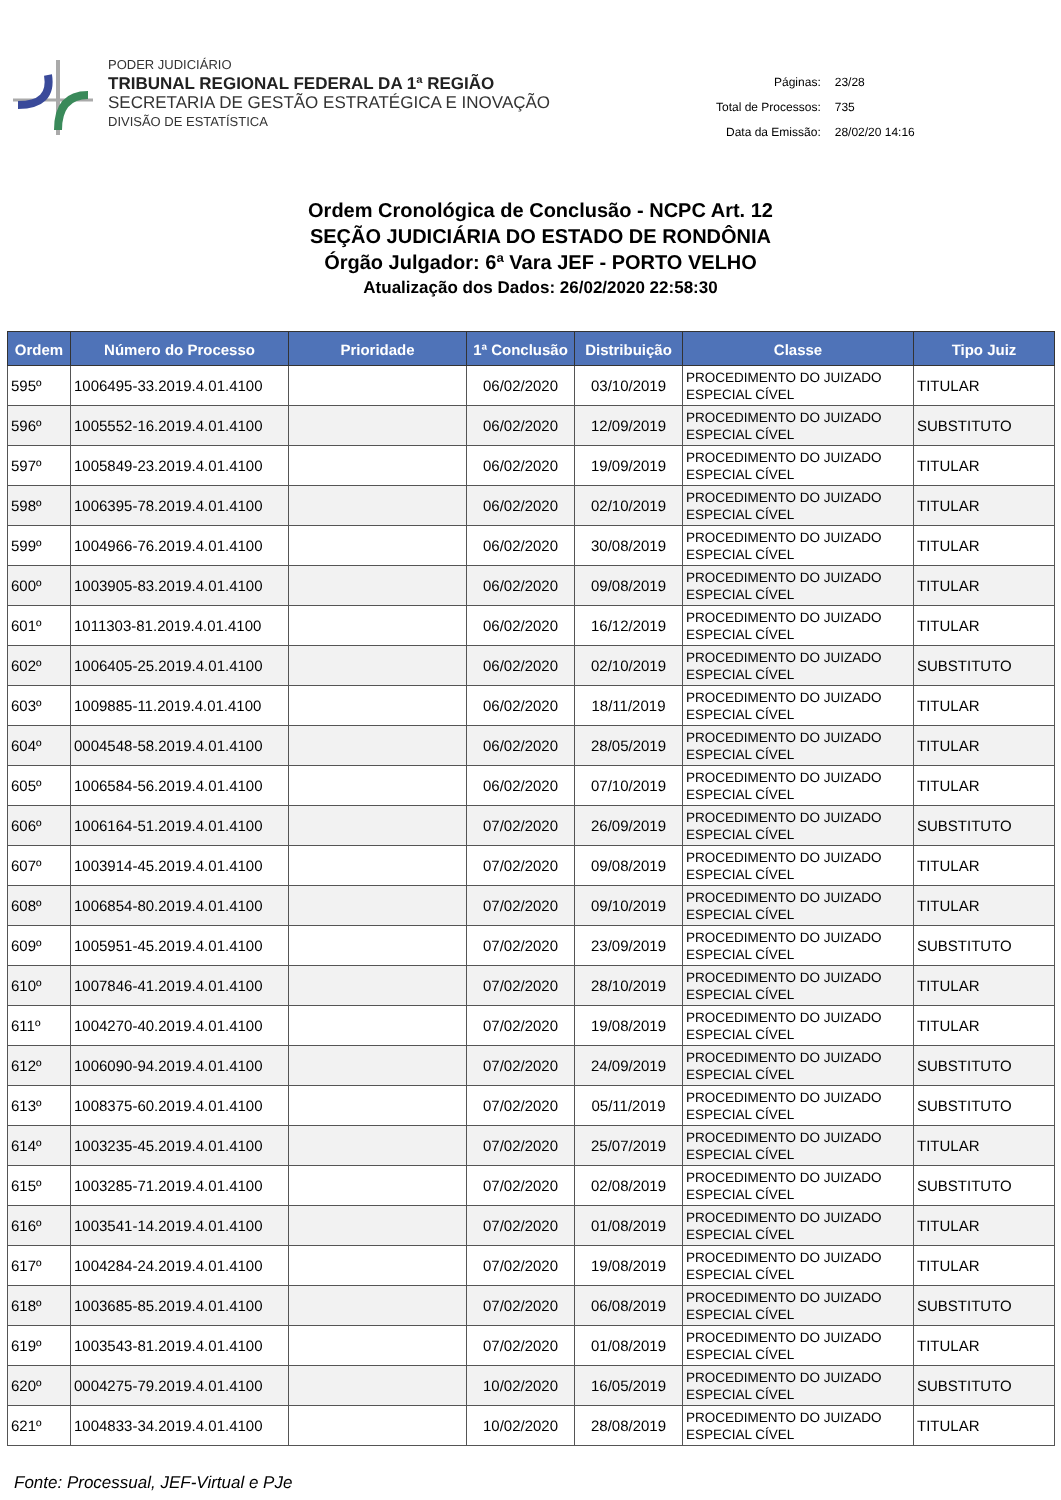PODER JUDICIÁRIO
TRIBUNAL REGIONAL FEDERAL DA 1ª REGIÃO
SECRETARIA DE GESTÃO ESTRATÉGICA E INOVAÇÃO
DIVISÃO DE ESTATÍSTICA
| Páginas: | 23/28 |
| Total de Processos: | 735 |
| Data da Emissão: | 28/02/20 14:16 |
Ordem Cronológica de Conclusão - NCPC Art. 12
SEÇÃO JUDICIÁRIA DO ESTADO DE RONDÔNIA
Órgão Julgador: 6ª Vara JEF - PORTO VELHO
Atualização dos Dados: 26/02/2020 22:58:30
| Ordem | Número do Processo | Prioridade | 1ª Conclusão | Distribuição | Classe | Tipo Juiz |
| --- | --- | --- | --- | --- | --- | --- |
| 595º | 1006495-33.2019.4.01.4100 | | 06/02/2020 | 03/10/2019 | PROCEDIMENTO DO JUIZADO ESPECIAL CÍVEL | TITULAR |
| 596º | 1005552-16.2019.4.01.4100 | | 06/02/2020 | 12/09/2019 | PROCEDIMENTO DO JUIZADO ESPECIAL CÍVEL | SUBSTITUTO |
| 597º | 1005849-23.2019.4.01.4100 | | 06/02/2020 | 19/09/2019 | PROCEDIMENTO DO JUIZADO ESPECIAL CÍVEL | TITULAR |
| 598º | 1006395-78.2019.4.01.4100 | | 06/02/2020 | 02/10/2019 | PROCEDIMENTO DO JUIZADO ESPECIAL CÍVEL | TITULAR |
| 599º | 1004966-76.2019.4.01.4100 | | 06/02/2020 | 30/08/2019 | PROCEDIMENTO DO JUIZADO ESPECIAL CÍVEL | TITULAR |
| 600º | 1003905-83.2019.4.01.4100 | | 06/02/2020 | 09/08/2019 | PROCEDIMENTO DO JUIZADO ESPECIAL CÍVEL | TITULAR |
| 601º | 1011303-81.2019.4.01.4100 | | 06/02/2020 | 16/12/2019 | PROCEDIMENTO DO JUIZADO ESPECIAL CÍVEL | TITULAR |
| 602º | 1006405-25.2019.4.01.4100 | | 06/02/2020 | 02/10/2019 | PROCEDIMENTO DO JUIZADO ESPECIAL CÍVEL | SUBSTITUTO |
| 603º | 1009885-11.2019.4.01.4100 | | 06/02/2020 | 18/11/2019 | PROCEDIMENTO DO JUIZADO ESPECIAL CÍVEL | TITULAR |
| 604º | 0004548-58.2019.4.01.4100 | | 06/02/2020 | 28/05/2019 | PROCEDIMENTO DO JUIZADO ESPECIAL CÍVEL | TITULAR |
| 605º | 1006584-56.2019.4.01.4100 | | 06/02/2020 | 07/10/2019 | PROCEDIMENTO DO JUIZADO ESPECIAL CÍVEL | TITULAR |
| 606º | 1006164-51.2019.4.01.4100 | | 07/02/2020 | 26/09/2019 | PROCEDIMENTO DO JUIZADO ESPECIAL CÍVEL | SUBSTITUTO |
| 607º | 1003914-45.2019.4.01.4100 | | 07/02/2020 | 09/08/2019 | PROCEDIMENTO DO JUIZADO ESPECIAL CÍVEL | TITULAR |
| 608º | 1006854-80.2019.4.01.4100 | | 07/02/2020 | 09/10/2019 | PROCEDIMENTO DO JUIZADO ESPECIAL CÍVEL | TITULAR |
| 609º | 1005951-45.2019.4.01.4100 | | 07/02/2020 | 23/09/2019 | PROCEDIMENTO DO JUIZADO ESPECIAL CÍVEL | SUBSTITUTO |
| 610º | 1007846-41.2019.4.01.4100 | | 07/02/2020 | 28/10/2019 | PROCEDIMENTO DO JUIZADO ESPECIAL CÍVEL | TITULAR |
| 611º | 1004270-40.2019.4.01.4100 | | 07/02/2020 | 19/08/2019 | PROCEDIMENTO DO JUIZADO ESPECIAL CÍVEL | TITULAR |
| 612º | 1006090-94.2019.4.01.4100 | | 07/02/2020 | 24/09/2019 | PROCEDIMENTO DO JUIZADO ESPECIAL CÍVEL | SUBSTITUTO |
| 613º | 1008375-60.2019.4.01.4100 | | 07/02/2020 | 05/11/2019 | PROCEDIMENTO DO JUIZADO ESPECIAL CÍVEL | SUBSTITUTO |
| 614º | 1003235-45.2019.4.01.4100 | | 07/02/2020 | 25/07/2019 | PROCEDIMENTO DO JUIZADO ESPECIAL CÍVEL | TITULAR |
| 615º | 1003285-71.2019.4.01.4100 | | 07/02/2020 | 02/08/2019 | PROCEDIMENTO DO JUIZADO ESPECIAL CÍVEL | SUBSTITUTO |
| 616º | 1003541-14.2019.4.01.4100 | | 07/02/2020 | 01/08/2019 | PROCEDIMENTO DO JUIZADO ESPECIAL CÍVEL | TITULAR |
| 617º | 1004284-24.2019.4.01.4100 | | 07/02/2020 | 19/08/2019 | PROCEDIMENTO DO JUIZADO ESPECIAL CÍVEL | TITULAR |
| 618º | 1003685-85.2019.4.01.4100 | | 07/02/2020 | 06/08/2019 | PROCEDIMENTO DO JUIZADO ESPECIAL CÍVEL | SUBSTITUTO |
| 619º | 1003543-81.2019.4.01.4100 | | 07/02/2020 | 01/08/2019 | PROCEDIMENTO DO JUIZADO ESPECIAL CÍVEL | TITULAR |
| 620º | 0004275-79.2019.4.01.4100 | | 10/02/2020 | 16/05/2019 | PROCEDIMENTO DO JUIZADO ESPECIAL CÍVEL | SUBSTITUTO |
| 621º | 1004833-34.2019.4.01.4100 | | 10/02/2020 | 28/08/2019 | PROCEDIMENTO DO JUIZADO ESPECIAL CÍVEL | TITULAR |
Fonte: Processual, JEF-Virtual e PJe